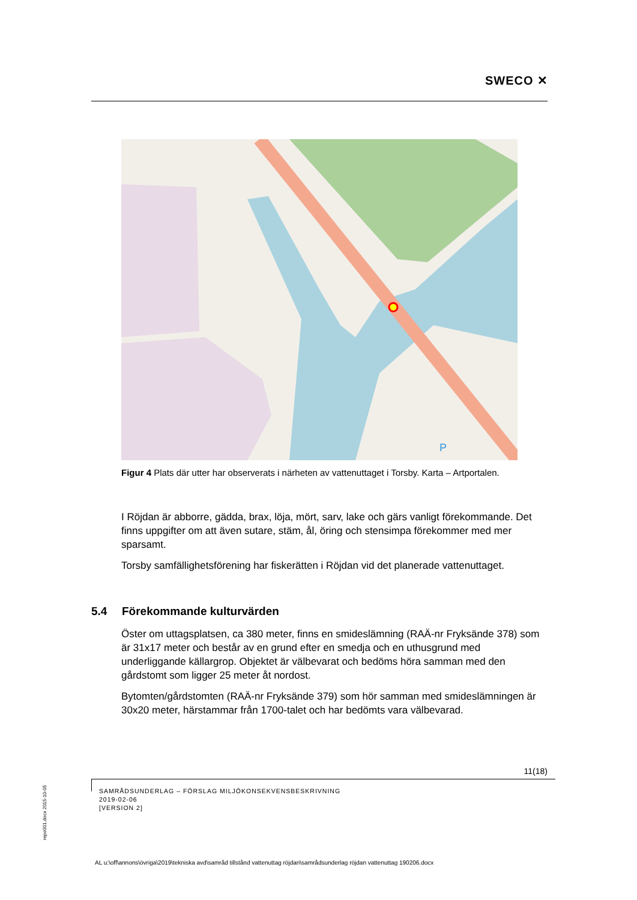SWECO ✕
P
Figur 4 Plats där utter har observerats i närheten av vattenuttaget i Torsby. Karta – Artportalen.
I Röjdan är abborre, gädda, brax, löja, mört, sarv, lake och gärs vanligt förekommande. Det finns uppgifter om att även sutare, stäm, ål, öring och stensimpa förekommer med mer sparsamt.
Torsby samfällighetsförening har fiskerätten i Röjdan vid det planerade vattenuttaget.
5.4 Förekommande kulturvärden
Öster om uttagsplatsen, ca 380 meter, finns en smideslämning (RAÄ-nr Fryksände 378) som är 31x17 meter och består av en grund efter en smedja och en uthusgrund med underliggande källargrop. Objektet är välbevarat och bedöms höra samman med den gårdstomt som ligger 25 meter åt nordost.
Bytomten/gårdstomten (RAÄ-nr Fryksände 379) som hör samman med smideslämningen är 30x20 meter, härstammar från 1700-talet och har bedömts vara välbevarad.
11(18)
SAMRÅDSUNDERLAG – FÖRSLAG MILJÖKONSEKVENSBESKRIVNING
2019-02-06
[VERSION 2]
repo001.docx 2015-10-05
AL u:\off\annons\övriga\2019\tekniska avd\samråd tillstånd vattenuttag röjdan\samrådsunderlag röjdan vattenuttag 190206.docx